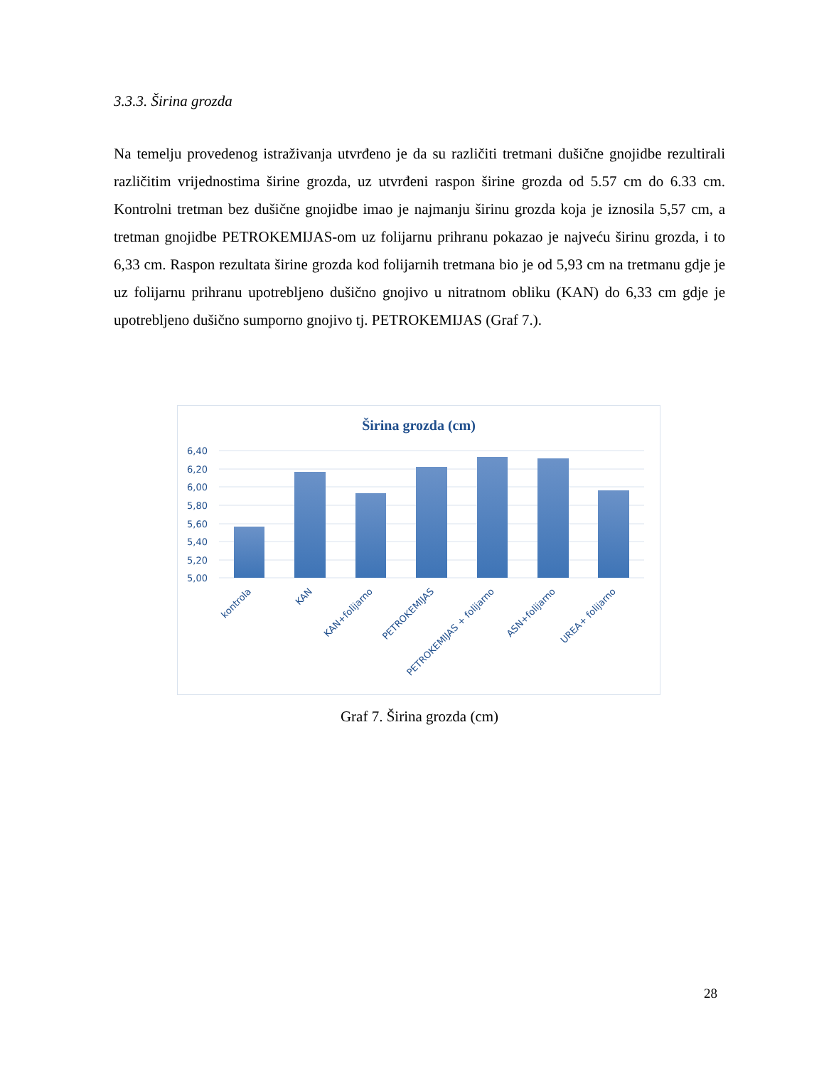3.3.3. Širina grozda
Na temelju provedenog istraživanja utvrđeno je da su različiti tretmani dušične gnojidbe rezultirali različitim vrijednostima širine grozda, uz utvrđeni raspon širine grozda od 5.57 cm do 6.33 cm. Kontrolni tretman bez dušične gnojidbe imao je najmanju širinu grozda koja je iznosila 5,57 cm, a tretman gnojidbe PETROKEMIJAS-om uz folijarnu prihranu pokazao je najveću širinu grozda, i to 6,33 cm. Raspon rezultata širine grozda kod folijarnih tretmana bio je od 5,93 cm na tretmanu gdje je uz folijarnu prihranu upotrebljeno dušično gnojivo u nitratnom obliku (KAN) do 6,33 cm gdje je upotrebljeno dušično sumporno gnojivo tj. PETROKEMIJAS (Graf 7.).
Širina grozda (cm)
6,40
6,20
6,00
5,80
5,60
5,40
5,20
5,00
kontrola
KAN
KAN+folijarno
PETROKEMIJAS
PETROKEMIJAS + folijarno
ASN+folijarno
UREA+ folijarno
Graf 7. Širina grozda (cm)
28